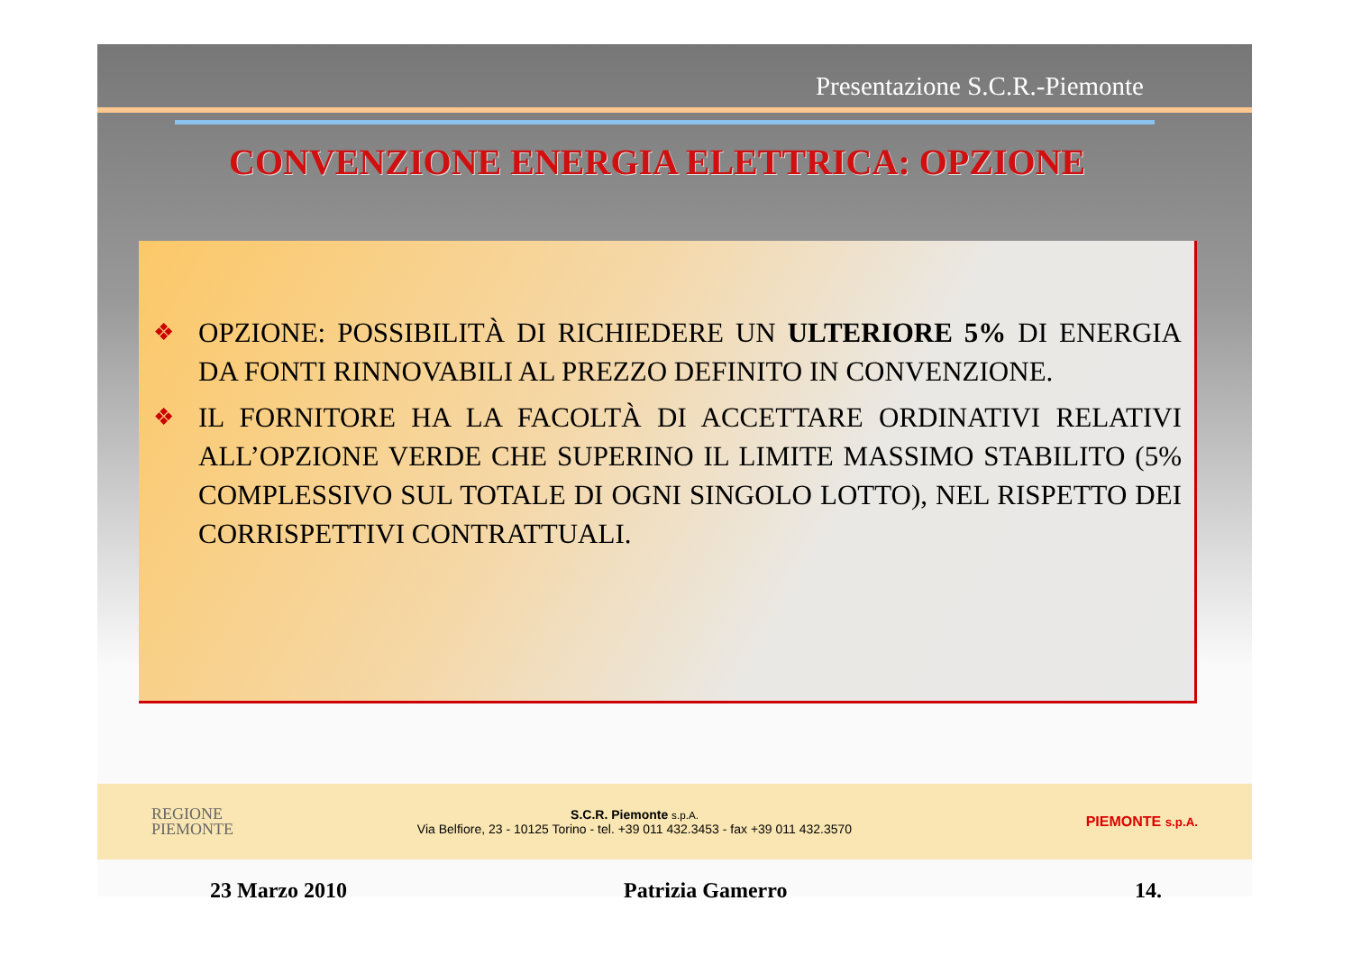Presentazione S.C.R.-Piemonte
CONVENZIONE ENERGIA ELETTRICA: OPZIONE
❖
OPZIONE: POSSIBILITÀ DI RICHIEDERE UN ULTERIORE 5% DI ENERGIA DA FONTI RINNOVABILI AL PREZZO DEFINITO IN CONVENZIONE.
❖
IL FORNITORE HA LA FACOLTÀ DI ACCETTARE ORDINATIVI RELATIVI ALL’OPZIONE VERDE CHE SUPERINO IL LIMITE MASSIMO STABILITO (5% COMPLESSIVO SUL TOTALE DI OGNI SINGOLO LOTTO), NEL RISPETTO DEI CORRISPETTIVI CONTRATTUALI.
REGIONE
PIEMONTE
S.C.R. Piemonte s.p.A.
Via Belfiore, 23 - 10125 Torino - tel. +39 011 432.3453 - fax +39 011 432.3570
PIEMONTE s.p.A.
23 Marzo 2010 Patrizia Gamerro 14.